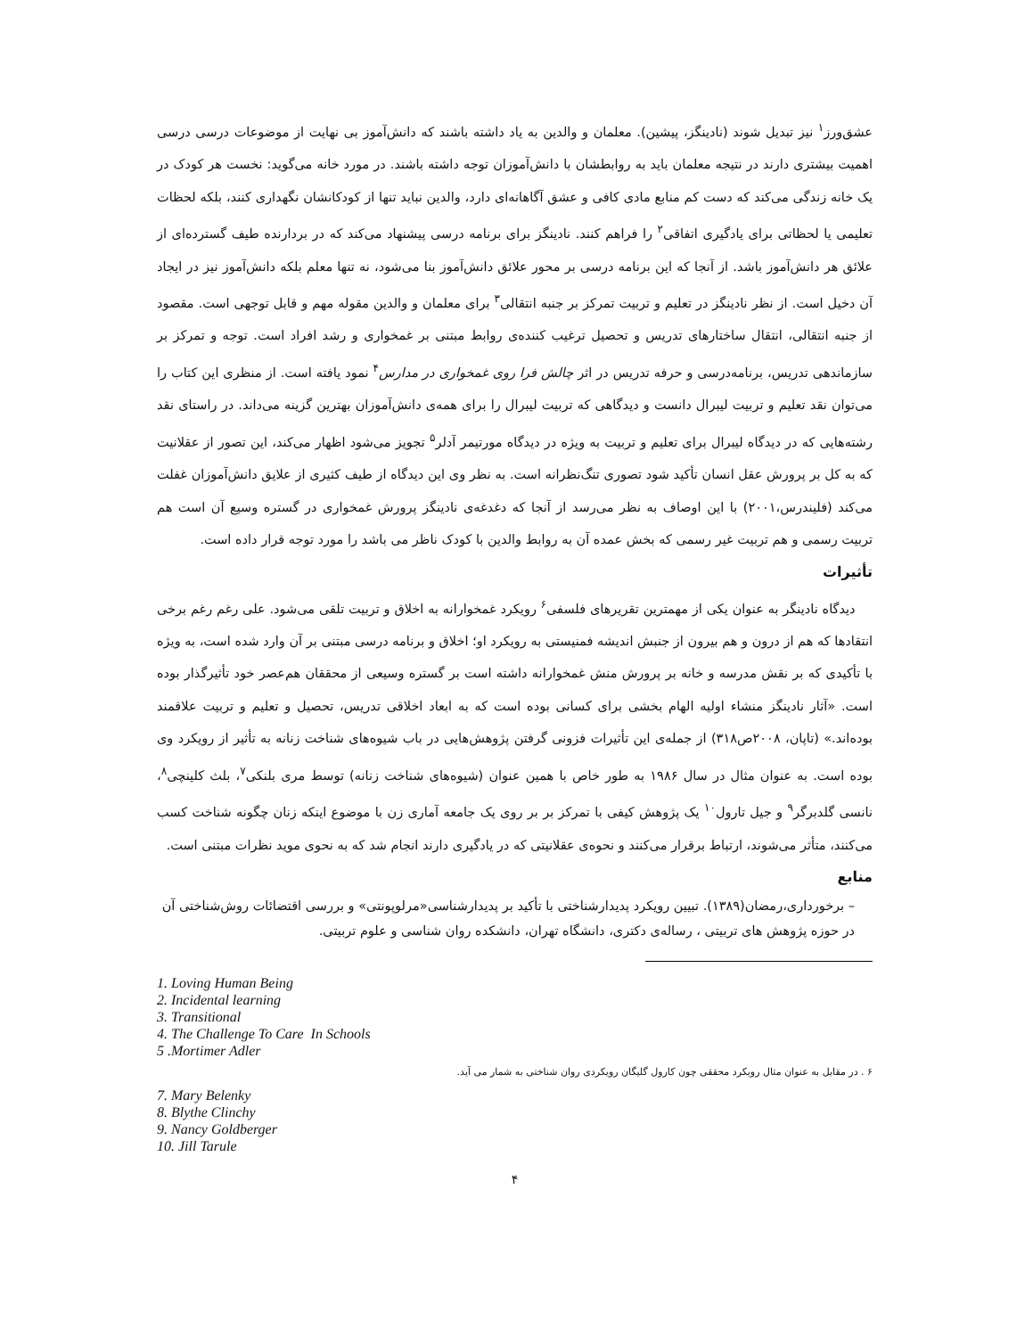عشق‌ورز<sup>۱</sup> نیز تبدیل شوند (نادینگز، پیشین). معلمان و والدین به یاد داشته باشند که دانش‌آموز بی نهایت از موضوعات درسی درسی اهمیت بیشتری دارند در نتیجه معلمان باید به روابطشان با دانش‌آموزان توجه داشته باشند. در مورد خانه می‌گوید: نخست هر کودک در یک خانه زندگی می‌کند که دست کم منابع مادی کافی و عشق آگاهانه‌ای دارد، والدین نباید تنها از کودکانشان نگهداری کنند، بلکه لحظات تعلیمی یا لحظاتی برای یادگیری اتفاقی<sup>۲</sup> را فراهم کنند. نادینگز برای برنامه درسی پیشنهاد می‌کند که در بردارنده طیف گسترده‌ای از علائق هر دانش‌آموز باشد. از آنجا که این برنامه درسی بر محور علائق دانش‌آموز بنا می‌شود، نه تنها معلم بلکه دانش‌آموز نیز در ایجاد آن دخیل است. از نظر نادینگز در تعلیم و تربیت تمرکز بر جنبه انتقالی<sup>۳</sup> برای معلمان و والدین مقوله مهم و قابل توجهی است. مقصود از جنبه انتقالی، انتقال ساختارهای تدریس و تحصیل ترغیب کننده‌ی روابط مبتنی بر غمخواری و رشد افراد است. توجه و تمرکز بر سازماندهی تدریس، برنامه‌درسی و حرفه تدریس در اثر چالش فرا روی غمخواری در مدارس<sup>۴</sup> نمود یافته است. از منظری این کتاب را می‌توان نقد تعلیم و تربیت لیبرال دانست و دیدگاهی که تربیت لیبرال را برای همه‌ی دانش‌آموزان بهترین گزینه می‌داند. در راستای نقد رشته‌هایی که در دیدگاه لیبرال برای تعلیم و تربیت به ویژه در دیدگاه مورتیمر آدلر<sup>۵</sup> تجویز می‌شود اظهار می‌کند، این تصور از عقلانیت که به کل بر پرورش عقل انسان تأکید شود تصوری تنگ‌نظرانه است. به نظر وی این دیدگاه از طیف کثیری از علایق دانش‌آموزان غفلت می‌کند (فلیندرس،۲۰۰۱) با این اوصاف به نظر می‌رسد از آنجا که دغدغه‌ی نادینگز پرورش غمخواری در گستره وسیع آن است هم تربیت رسمی و هم تربیت غیر رسمی که بخش عمده آن به روابط والدین با کودک ناظر می باشد را مورد توجه قرار داده است.
تأثیرات
دیدگاه نادینگر به عنوان یکی از مهمترین تقریرهای فلسفی<sup>۶</sup> رویکرد غمخوارانه به اخلاق و تربیت تلقی می‌شود. علی رغم رغم برخی انتقادها که هم از درون و هم بیرون از جنبش اندیشه فمنیستی به رویکرد او؛ اخلاق و برنامه درسی مبتنی بر آن وارد شده است، به ویژه با تأکیدی که بر نقش مدرسه و خانه بر پرورش منش غمخوارانه داشته است بر گستره وسیعی از محققان هم‌عصر خود تأثیرگذار بوده است. «آثار نادینگز منشاء اولیه الهام بخشی برای کسانی بوده است که به ابعاد اخلاقی تدریس، تحصیل و تعلیم و تربیت علاقمند بوده‌اند.» (تاپان، ۲۰۰۸ص۳۱۸) از جمله‌ی این تأثیرات فزونی گرفتن پژوهش‌هایی در باب شیوه‌های شناخت زنانه به تأثیر از رویکرد وی بوده است. به عنوان مثال در سال ۱۹۸۶ به طور خاص با همین عنوان (شیوه‌های شناخت زنانه) توسط مری بلنکی<sup>۷</sup>، بلث کلینچی<sup>۸</sup>، نانسی گلدبرگر<sup>۹</sup> و جیل تارول<sup>۱۰</sup> یک پژوهش کیفی با تمرکز بر بر روی یک جامعه آماری زن با موضوع اینکه زنان چگونه شناخت کسب می‌کنند، متأثر می‌شوند، ارتباط برقرار می‌کنند و نحوه‌ی عقلانیتی که در یادگیری دارند انجام شد که به نحوی موید نظرات مبتنی است.
منابع
– برخورداری،رمضان(۱۳۸۹). تبیین رویکرد پدیدارشناختی با تأکید بر پدیدارشناسی«مرلوپونتی» و بررسی اقتضائات روش‌شناختی آن در حوزه پژوهش های تربیتی ، رساله‌ی دکتری، دانشگاه تهران، دانشکده روان شناسی و علوم تربیتی.
1. Loving Human Being
2. Incidental learning
3. Transitional
4. The Challenge To Care In Schools
5 .Mortimer Adler
۶ . در مقابل به عنوان مثال رویکرد محققی چون کارول گلیگان رویکردی روان شناختی به شمار می آید.
7. Mary Belenky
8. Blythe Clinchy
9. Nancy Goldberger
10. Jill Tarule
۴